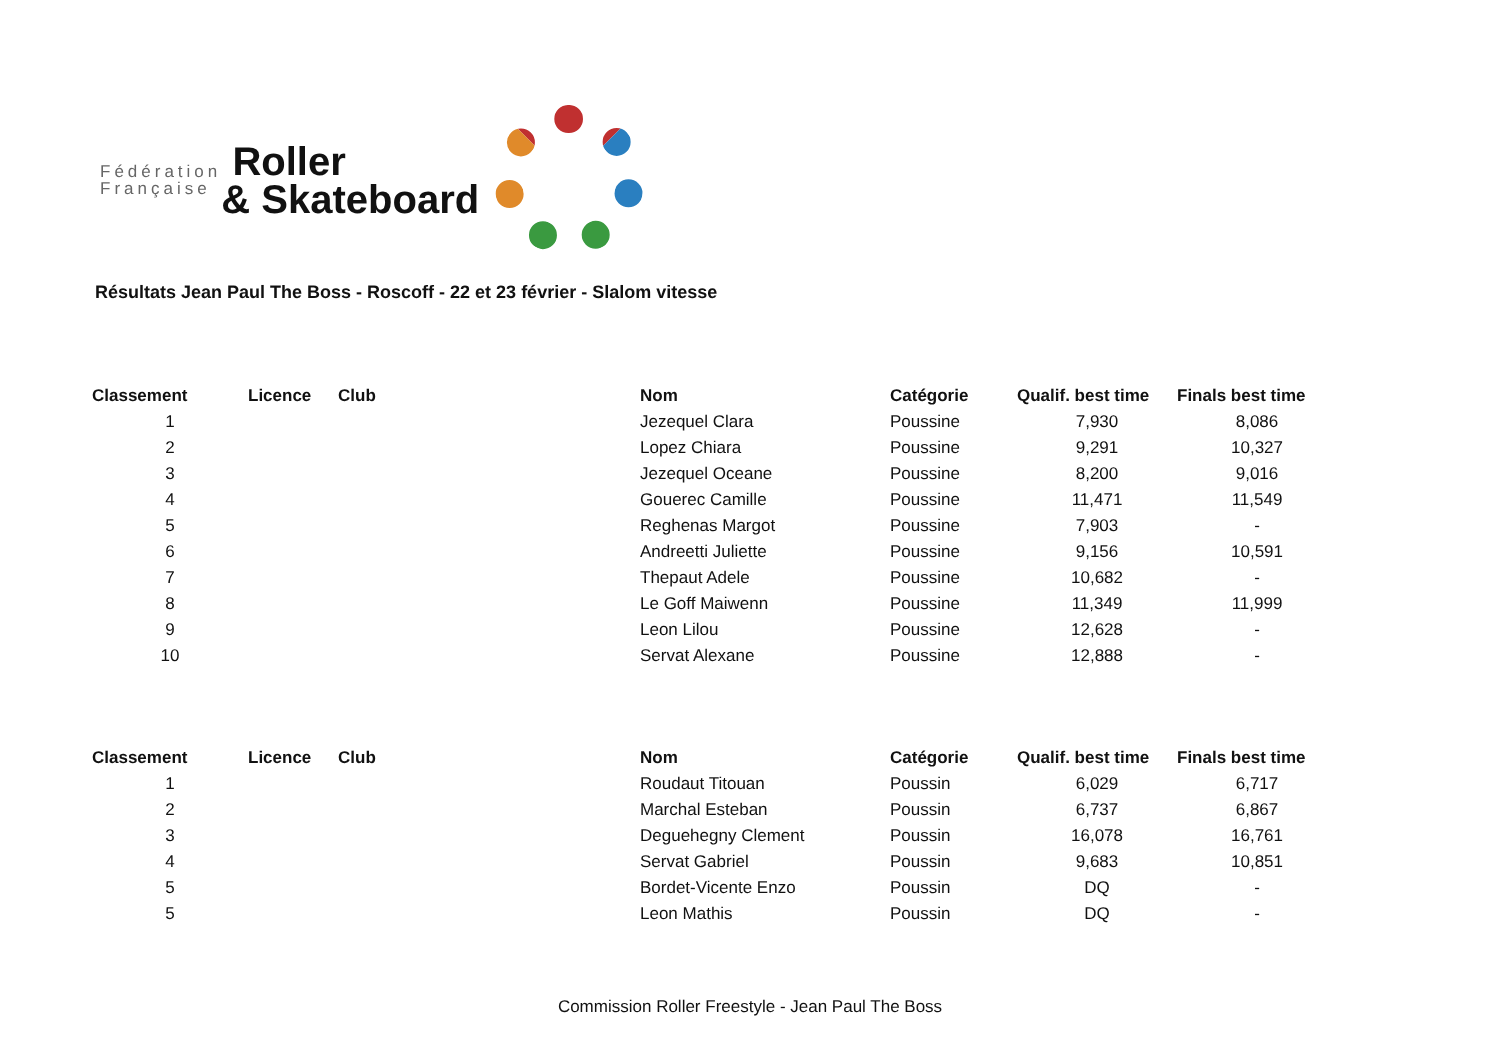Fédération
Française
Roller
& Skateboard
Résultats Jean Paul The Boss - Roscoff - 22 et 23 février - Slalom vitesse
| Classement | Licence | Club | Nom | Catégorie | Qualif. best time | Finals best time |
| --- | --- | --- | --- | --- | --- | --- |
| 1 | | | Jezequel Clara | Poussine | 7,930 | 8,086 |
| 2 | | | Lopez Chiara | Poussine | 9,291 | 10,327 |
| 3 | | | Jezequel Oceane | Poussine | 8,200 | 9,016 |
| 4 | | | Gouerec Camille | Poussine | 11,471 | 11,549 |
| 5 | | | Reghenas Margot | Poussine | 7,903 | - |
| 6 | | | Andreetti Juliette | Poussine | 9,156 | 10,591 |
| 7 | | | Thepaut Adele | Poussine | 10,682 | - |
| 8 | | | Le Goff Maiwenn | Poussine | 11,349 | 11,999 |
| 9 | | | Leon Lilou | Poussine | 12,628 | - |
| 10 | | | Servat Alexane | Poussine | 12,888 | - |
| Classement | Licence | Club | Nom | Catégorie | Qualif. best time | Finals best time |
| --- | --- | --- | --- | --- | --- | --- |
| 1 | | | Roudaut Titouan | Poussin | 6,029 | 6,717 |
| 2 | | | Marchal Esteban | Poussin | 6,737 | 6,867 |
| 3 | | | Deguehegny Clement | Poussin | 16,078 | 16,761 |
| 4 | | | Servat Gabriel | Poussin | 9,683 | 10,851 |
| 5 | | | Bordet-Vicente Enzo | Poussin | DQ | - |
| 5 | | | Leon Mathis | Poussin | DQ | - |
Commission Roller Freestyle - Jean Paul The Boss